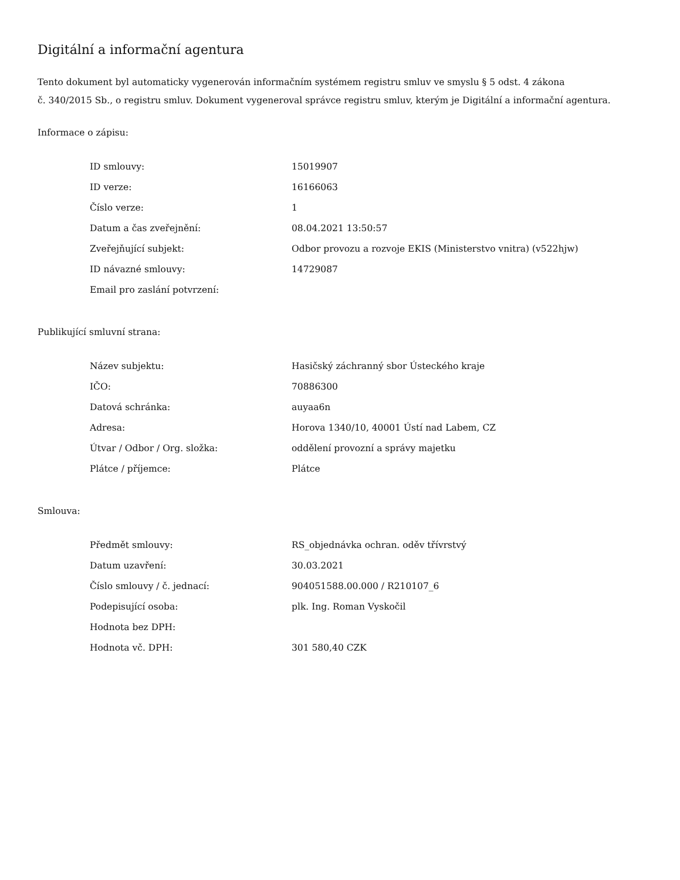Digitální a informační agentura
Tento dokument byl automaticky vygenerován informačním systémem registru smluv ve smyslu § 5 odst. 4 zákona
č. 340/2015 Sb., o registru smluv. Dokument vygeneroval správce registru smluv, kterým je Digitální a informační agentura.
Informace o zápisu:
| ID smlouvy: | 15019907 |
| ID verze: | 16166063 |
| Číslo verze: | 1 |
| Datum a čas zveřejnění: | 08.04.2021 13:50:57 |
| Zveřejňující subjekt: | Odbor provozu a rozvoje EKIS (Ministerstvo vnitra) (v522hjw) |
| ID návazné smlouvy: | 14729087 |
| Email pro zaslání potvrzení: | |
Publikující smluvní strana:
| Název subjektu: | Hasičský záchranný sbor Ústeckého kraje |
| IČO: | 70886300 |
| Datová schránka: | auyaa6n |
| Adresa: | Horova 1340/10, 40001 Ústí nad Labem, CZ |
| Útvar / Odbor / Org. složka: | oddělení provozní a správy majetku |
| Plátce / příjemce: | Plátce |
Smlouva:
| Předmět smlouvy: | RS_objednávka ochran. oděv třívrstvý |
| Datum uzavření: | 30.03.2021 |
| Číslo smlouvy / č. jednací: | 904051588.00.000 / R210107_6 |
| Podepisující osoba: | plk. Ing. Roman Vyskočil |
| Hodnota bez DPH: | |
| Hodnota vč. DPH: | 301 580,40 CZK |